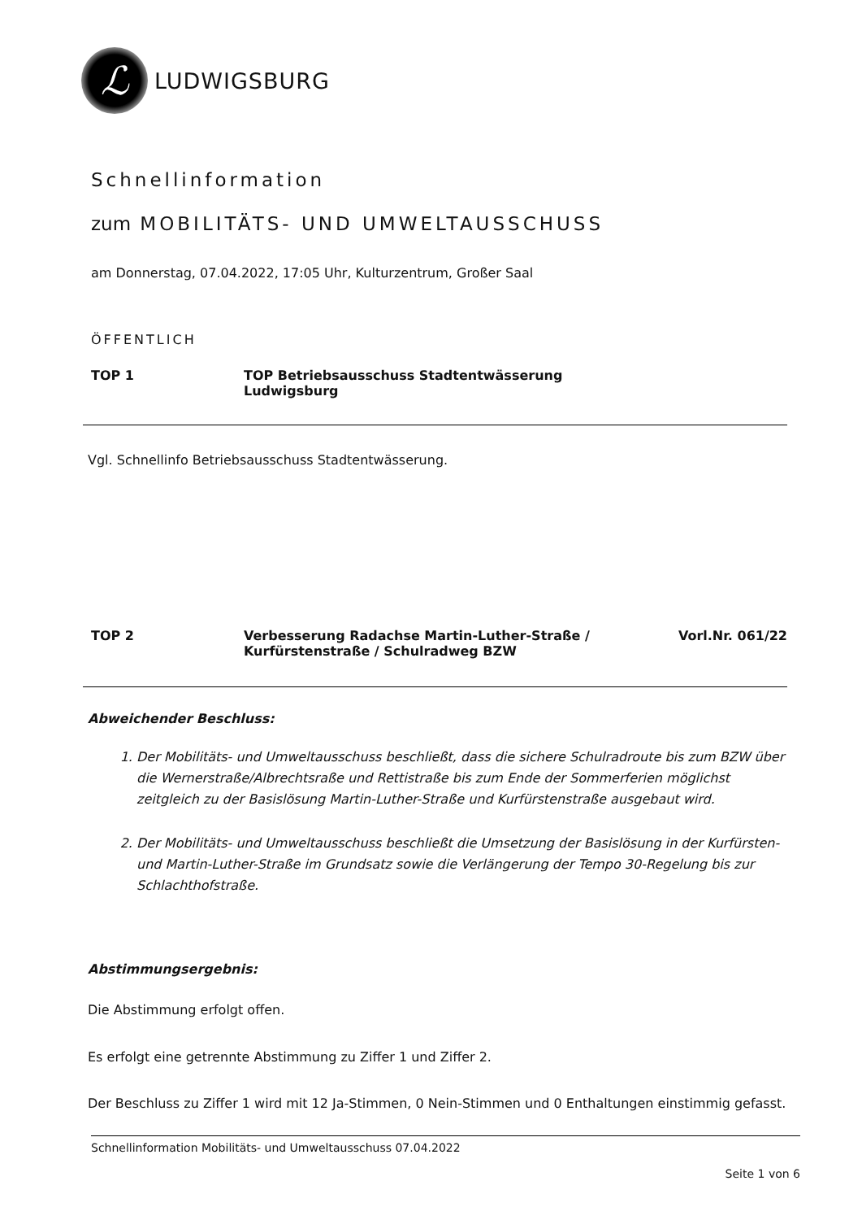ℒ
LUDWIGSBURG
Schnellinformation
zum MOBILITÄTS- UND UMWELTAUSSCHUSS
am Donnerstag, 07.04.2022, 17:05 Uhr, Kulturzentrum, Großer Saal
ÖFFENTLICH
TOP 1 TOP Betriebsausschuss Stadtentwässerung
Ludwigsburg
Vgl. Schnellinfo Betriebsausschuss Stadtentwässerung.
TOP 2 Verbesserung Radachse Martin-Luther-Straße /
Kurfürstenstraße / Schulradweg BZW
Vorl.Nr. 061/22
Abweichender Beschluss:
1. Der Mobilitäts- und Umweltausschuss beschließt, dass die sichere Schulradroute bis zum BZW über die Wernerstraße/Albrechtsraße und Rettistraße bis zum Ende der Sommerferien möglichst zeitgleich zu der Basislösung Martin-Luther-Straße und Kurfürstenstraße ausgebaut wird.
2. Der Mobilitäts- und Umweltausschuss beschließt die Umsetzung der Basislösung in der Kurfürsten- und Martin-Luther-Straße im Grundsatz sowie die Verlängerung der Tempo 30-Regelung bis zur Schlachthofstraße.
Abstimmungsergebnis:
Die Abstimmung erfolgt offen.
Es erfolgt eine getrennte Abstimmung zu Ziffer 1 und Ziffer 2.
Der Beschluss zu Ziffer 1 wird mit 12 Ja-Stimmen, 0 Nein-Stimmen und 0 Enthaltungen einstimmig gefasst.
Schnellinformation Mobilitäts- und Umweltausschuss 07.04.2022
Seite 1 von 6